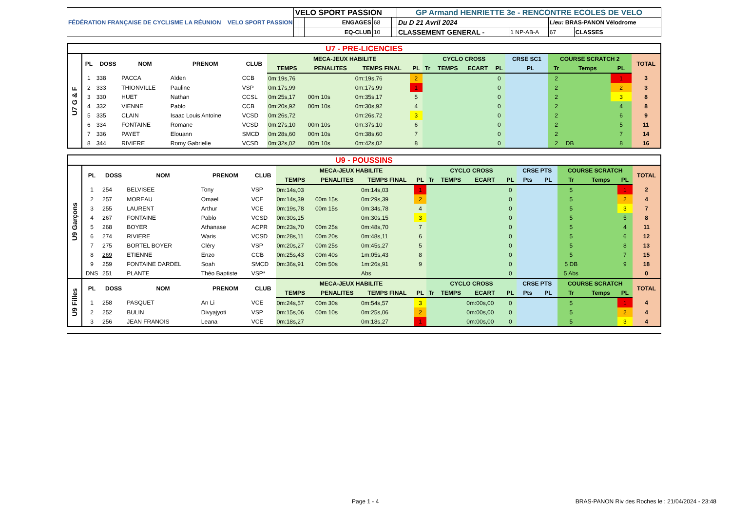| FÉDÉRATION FRANÇAISE DE CYCLISME LA RÉUNION VELO SPORT PASSION | VELO SPORT PASSION | | | | | GP Armand HENRIETTE 3e - RENCONTRE ECOLES DE VELO | | | |
| | | | ENGAGES | 68 | | Du D 21 Avril 2024 | | Lieu: BRAS-PANON Vélodrome | |
| | | | EQ-CLUB | 10 | | CLASSEMENT GENERAL - | 1 NP-AB-A | 67 | CLASSES |
| U7 - PRE-LICENCIES | | | | | | | | | | | | | | | | | | | |
| U7 G & F | PL | DOSS | NOM | PRENOM | CLUB | MECA-JEUX HABILITE | | | | CYCLO CROSS | | | | CRSE SC1 | | COURSE SCRATCH 2 | | | TOTAL |
| | | | | | | TEMPS | PENALITES | TEMPS FINAL | PL | Tr | TEMPS | ECART | PL | | PL | Tr | Temps | PL | |
| | 1 | 338 | PACCA | Aïden | CCB | 0m:19s,76 | | 0m:19s,76 | 2 | | | | 0 | | | 2 | | 1 | 3 |
| | 2 | 333 | THIONVILLE | Pauline | VSP | 0m:17s,99 | | 0m:17s,99 | 1 | | | | 0 | | | 2 | | 2 | 3 |
| | 3 | 330 | HUET | Nathan | CCSL | 0m:25s,17 | 00m 10s | 0m:35s,17 | 5 | | | | 0 | | | 2 | | 3 | 8 |
| | 4 | 332 | VIENNE | Pablo | CCB | 0m:20s,92 | 00m 10s | 0m:30s,92 | 4 | | | | 0 | | | 2 | | 4 | 8 |
| | 5 | 335 | CLAIN | Isaac Louis Antoine | VCSD | 0m:26s,72 | | 0m:26s,72 | 3 | | | | 0 | | | 2 | | 6 | 9 |
| | 6 | 334 | FONTAINE | Romane | VCSD | 0m:27s,10 | 00m 10s | 0m:37s,10 | 6 | | | | 0 | | | 2 | | 5 | 11 |
| | 7 | 336 | PAYET | Elouann | SMCD | 0m:28s,60 | 00m 10s | 0m:38s,60 | 7 | | | | 0 | | | 2 | | 7 | 14 |
| | 8 | 344 | RIVIERE | Romy Gabrielle | VCSD | 0m:32s,02 | 00m 10s | 0m:42s,02 | 8 | | | | 0 | | | 2 | DB | 8 | 16 |
| U9 - POUSSINS | | | | | | | | | | | | | | | | | | | |
| U9 Garçons | PL | DOSS | NOM | PRENOM | CLUB | MECA-JEUX HABILITE | | | | CYCLO CROSS | | | | CRSE PTS | | COURSE SCRATCH | | | TOTAL |
| | | | | | | TEMPS | PENALITES | TEMPS FINAL | PL | Tr | TEMPS | ECART | PL | Pts | PL | Tr | Temps | PL | |
| | 1 | 254 | BELVISEE | Tony | VSP | 0m:14s,03 | | 0m:14s,03 | 1 | | | | 0 | | | 5 | | 1 | 2 |
| | 2 | 257 | MOREAU | Omael | VCE | 0m:14s,39 | 00m 15s | 0m:29s,39 | 2 | | | | 0 | | | 5 | | 2 | 4 |
| | 3 | 255 | LAURENT | Arthur | VCE | 0m:19s,78 | 00m 15s | 0m:34s,78 | 4 | | | | 0 | | | 5 | | 3 | 7 |
| | 4 | 267 | FONTAINE | Pablo | VCSD | 0m:30s,15 | | 0m:30s,15 | 3 | | | | 0 | | | 5 | | 5 | 8 |
| | 5 | 268 | BOYER | Athanase | ACPR | 0m:23s,70 | 00m 25s | 0m:48s,70 | 7 | | | | 0 | | | 5 | | 4 | 11 |
| | 6 | 274 | RIVIERE | Waris | VCSD | 0m:28s,11 | 00m 20s | 0m:48s,11 | 6 | | | | 0 | | | 5 | | 6 | 12 |
| | 7 | 275 | BORTEL BOYER | Cléry | VSP | 0m:20s,27 | 00m 25s | 0m:45s,27 | 5 | | | | 0 | | | 5 | | 8 | 13 |
| | 8 | 269 | ETIENNE | Enzo | CCB | 0m:25s,43 | 00m 40s | 1m:05s,43 | 8 | | | | 0 | | | 5 | | 7 | 15 |
| | 9 | 259 | FONTAINE DARDEL | Soah | SMCD | 0m:36s,91 | 00m 50s | 1m:26s,91 | 9 | | | | 0 | | | 5 DB | | 9 | 18 |
| | DNS | 251 | PLANTE | Théo Baptiste | VSP* | | | Abs | | | | | 0 | | | 5 Abs | | | 0 |
| U9 Filles | PL | DOSS | NOM | PRENOM | CLUB | MECA-JEUX HABILITE | | | | CYCLO CROSS | | | | CRSE PTS | | COURSE SCRATCH | | | TOTAL |
| | | | | | | TEMPS | PENALITES | TEMPS FINAL | PL | Tr | TEMPS | ECART | PL | Pts | PL | Tr | Temps | PL | |
| | 1 | 258 | PASQUET | An Li | VCE | 0m:24s,57 | 00m 30s | 0m:54s,57 | 3 | | | 0m:00s,00 | 0 | | | 5 | | 1 | 4 |
| | 2 | 252 | BULIN | Divyajyoti | VSP | 0m:15s,06 | 00m 10s | 0m:25s,06 | 2 | | | 0m:00s,00 | 0 | | | 5 | | 2 | 4 |
| | 3 | 256 | JEAN FRANOIS | Leana | VCE | 0m:18s,27 | | 0m:18s,27 | 1 | | | 0m:00s,00 | 0 | | | 5 | | 3 | 4 |
Page 1 - 4 BRAS-PANON Riv des Roches le : 21/04/2024 - 23:48